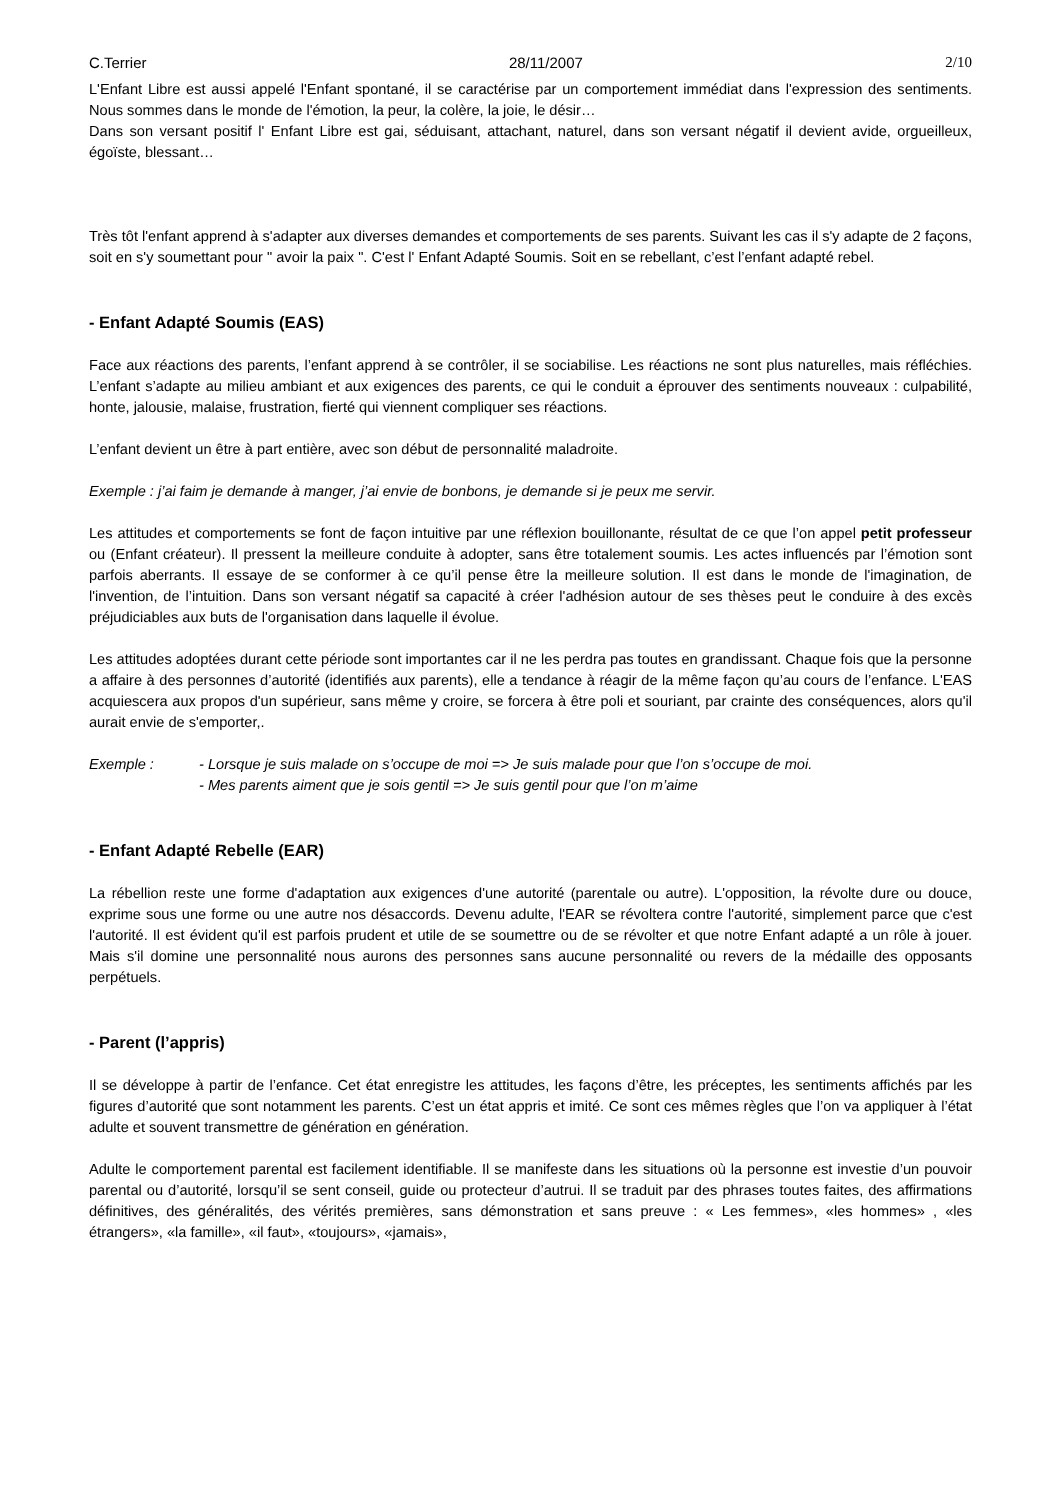C.Terrier 28/11/2007 2/10
L'Enfant Libre est aussi appelé l'Enfant spontané, il se caractérise par un comportement immédiat dans l'expression des sentiments. Nous sommes dans le monde de l'émotion, la peur, la colère, la joie, le désir…
Dans son versant positif l' Enfant Libre est gai, séduisant, attachant, naturel, dans son versant négatif il devient avide, orgueilleux, égoïste, blessant…
Très tôt l'enfant apprend à s'adapter aux diverses demandes et comportements de ses parents. Suivant les cas il s'y adapte de 2 façons, soit en s'y soumettant pour " avoir la paix ". C'est l' Enfant Adapté Soumis. Soit en se rebellant, c’est l’enfant adapté rebel.
- Enfant Adapté Soumis (EAS)
Face aux réactions des parents, l’enfant apprend à se contrôler, il se sociabilise. Les réactions ne sont plus naturelles, mais réfléchies. L’enfant s’adapte au milieu ambiant et aux exigences des parents, ce qui le conduit a éprouver des sentiments nouveaux : culpabilité, honte, jalousie, malaise, frustration, fierté qui viennent compliquer ses réactions.
L’enfant devient un être à part entière, avec son début de personnalité maladroite.
Exemple : j’ai faim je demande à manger, j’ai envie de bonbons, je demande si je peux me servir.
Les attitudes et comportements se font de façon intuitive par une réflexion bouillonante, résultat de ce que l’on appel petit professeur ou (Enfant créateur). Il pressent la meilleure conduite à adopter, sans être totalement soumis. Les actes influencés par l’émotion sont parfois aberrants. Il essaye de se conformer à ce qu’il pense être la meilleure solution. Il est dans le monde de l'imagination, de l'invention, de l’intuition. Dans son versant négatif sa capacité à créer l'adhésion autour de ses thèses peut le conduire à des excès préjudiciables aux buts de l'organisation dans laquelle il évolue.
Les attitudes adoptées durant cette période sont importantes car il ne les perdra pas toutes en grandissant. Chaque fois que la personne a affaire à des personnes d’autorité (identifiés aux parents), elle a tendance à réagir de la même façon qu’au cours de l’enfance. L'EAS acquiescera aux propos d'un supérieur, sans même y croire, se forcera à être poli et souriant, par crainte des conséquences, alors qu'il aurait envie de s'emporter,.
Exemple : - Lorsque je suis malade on s’occupe de moi => Je suis malade pour que l’on s’occupe de moi.
- Mes parents aiment que je sois gentil => Je suis gentil pour que l’on m’aime
- Enfant Adapté Rebelle (EAR)
La rébellion reste une forme d'adaptation aux exigences d'une autorité (parentale ou autre). L'opposition, la révolte dure ou douce, exprime sous une forme ou une autre nos désaccords. Devenu adulte, l'EAR se révoltera contre l'autorité, simplement parce que c'est l'autorité. Il est évident qu'il est parfois prudent et utile de se soumettre ou de se révolter et que notre Enfant adapté a un rôle à jouer. Mais s'il domine une personnalité nous aurons des personnes sans aucune personnalité ou revers de la médaille des opposants perpétuels.
- Parent (l’appris)
Il se développe à partir de l’enfance. Cet état enregistre les attitudes, les façons d’être, les préceptes, les sentiments affichés par les figures d’autorité que sont notamment les parents. C’est un état appris et imité. Ce sont ces mêmes règles que l’on va appliquer à l’état adulte et souvent transmettre de génération en génération.
Adulte le comportement parental est facilement identifiable. Il se manifeste dans les situations où la personne est investie d’un pouvoir parental ou d’autorité, lorsqu’il se sent conseil, guide ou protecteur d’autrui. Il se traduit par des phrases toutes faites, des affirmations définitives, des généralités, des vérités premières, sans démonstration et sans preuve : « Les femmes», «les hommes» , «les étrangers», «la famille», «il faut», «toujours», «jamais»,